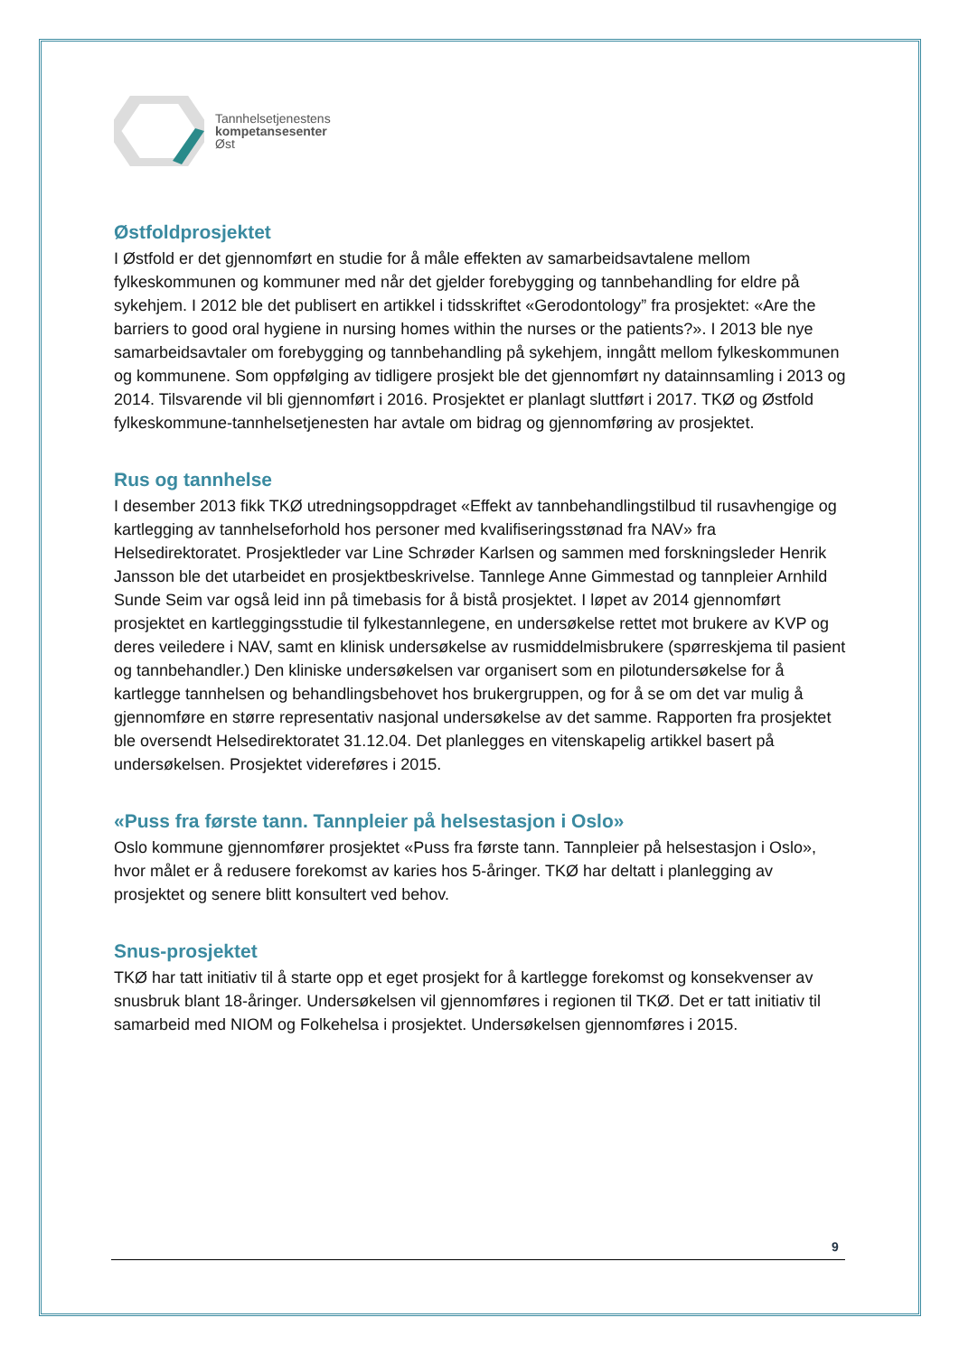Tannhelsetjenestens
kompetansesenter
Øst
Østfoldprosjektet
I Østfold er det gjennomført en studie for å måle effekten av samarbeidsavtalene mellom fylkeskommunen og kommuner med når det gjelder forebygging og tannbehandling for eldre på sykehjem. I 2012 ble det publisert en artikkel i tidsskriftet «Gerodontology” fra prosjektet: «Are the barriers to good oral hygiene in nursing homes within the nurses or the patients?». I 2013 ble nye samarbeidsavtaler om forebygging og tannbehandling på sykehjem, inngått mellom fylkeskommunen og kommunene. Som oppfølging av tidligere prosjekt ble det gjennomført ny datainnsamling i 2013 og 2014. Tilsvarende vil bli gjennomført i 2016. Prosjektet er planlagt sluttført i 2017. TKØ og Østfold fylkeskommune-tannhelsetjenesten har avtale om bidrag og gjennomføring av prosjektet.
Rus og tannhelse
I desember 2013 fikk TKØ utredningsoppdraget «Effekt av tannbehandlingstilbud til rusavhengige og kartlegging av tannhelseforhold hos personer med kvalifiseringsstønad fra NAV» fra Helsedirektoratet. Prosjektleder var Line Schrøder Karlsen og sammen med forskningsleder Henrik Jansson ble det utarbeidet en prosjektbeskrivelse. Tannlege Anne Gimmestad og tannpleier Arnhild Sunde Seim var også leid inn på timebasis for å bistå prosjektet. I løpet av 2014 gjennomført prosjektet en kartleggingsstudie til fylkestannlegene, en undersøkelse rettet mot brukere av KVP og deres veiledere i NAV, samt en klinisk undersøkelse av rusmiddelmisbrukere (spørreskjema til pasient og tannbehandler.) Den kliniske undersøkelsen var organisert som en pilotundersøkelse for å kartlegge tannhelsen og behandlingsbehovet hos brukergruppen, og for å se om det var mulig å gjennomføre en større representativ nasjonal undersøkelse av det samme. Rapporten fra prosjektet ble oversendt Helsedirektoratet 31.12.04. Det planlegges en vitenskapelig artikkel basert på undersøkelsen. Prosjektet videreføres i 2015.
«Puss fra første tann. Tannpleier på helsestasjon i Oslo»
Oslo kommune gjennomfører prosjektet «Puss fra første tann. Tannpleier på helsestasjon i Oslo», hvor målet er å redusere forekomst av karies hos 5-åringer. TKØ har deltatt i planlegging av prosjektet og senere blitt konsultert ved behov.
Snus-prosjektet
TKØ har tatt initiativ til å starte opp et eget prosjekt for å kartlegge forekomst og konsekvenser av snusbruk blant 18-åringer. Undersøkelsen vil gjennomføres i regionen til TKØ. Det er tatt initiativ til samarbeid med NIOM og Folkehelsa i prosjektet. Undersøkelsen gjennomføres i 2015.
9